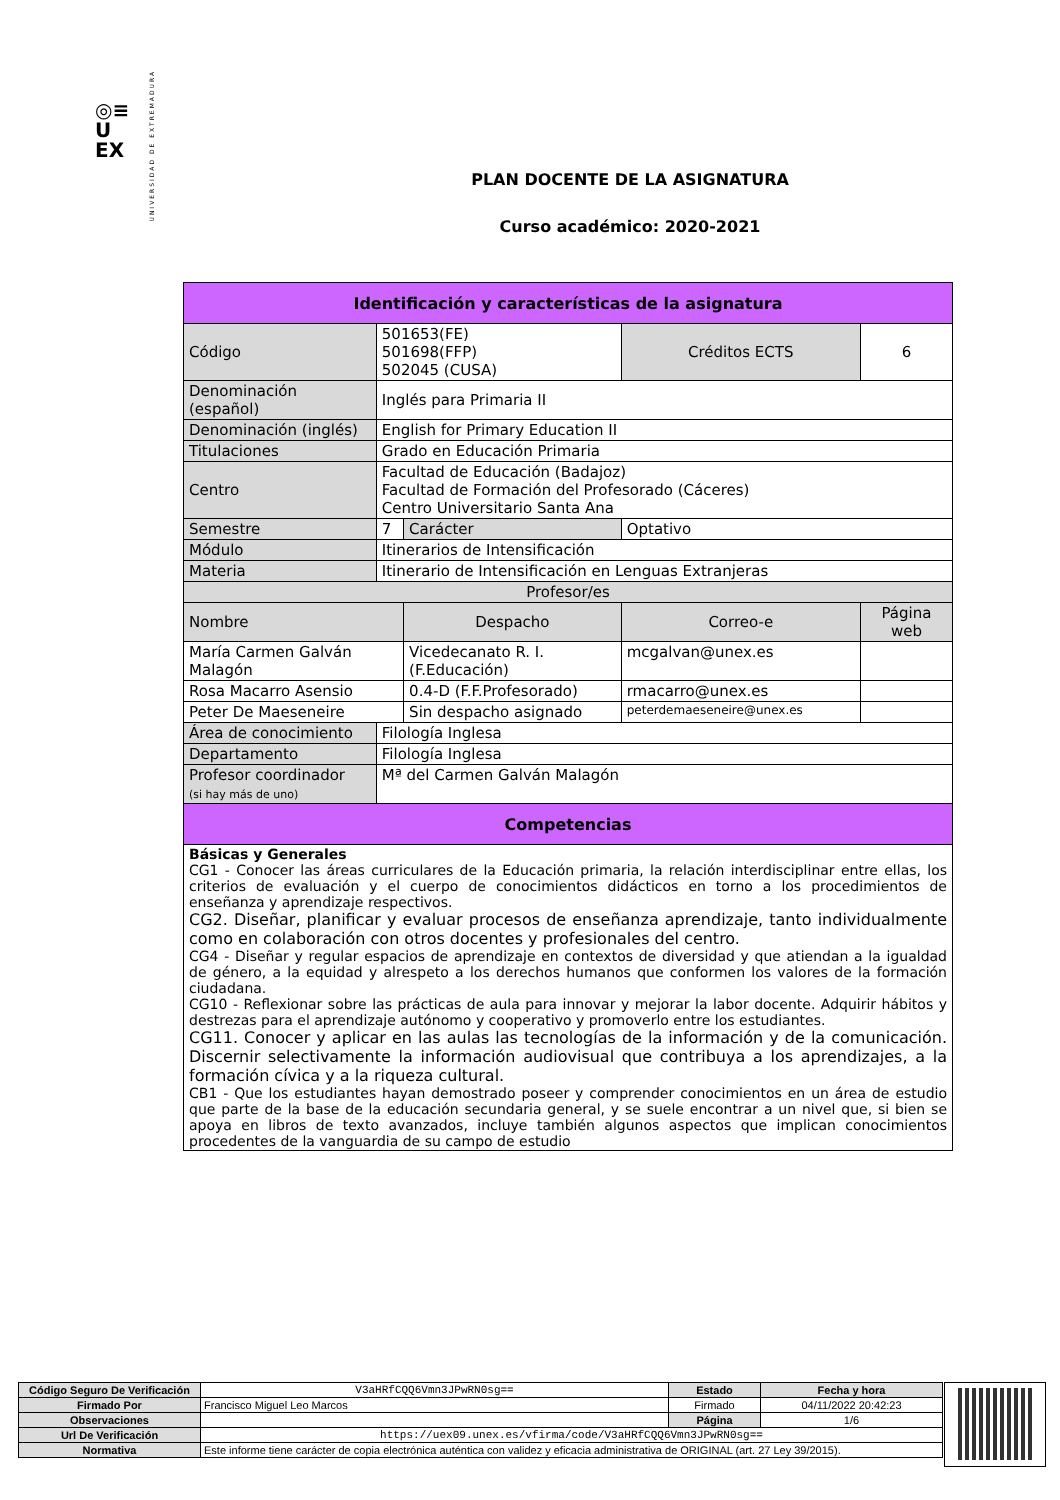◎≡
U
EX
UNIVERSIDAD DE EXTREMADURA
PLAN DOCENTE DE LA ASIGNATURA
Curso académico: 2020-2021
| Identificación y características de la asignatura | | | | |
| --- | --- | --- | --- | --- |
| Código | 501653(FE) 501698(FFP) 502045 (CUSA) | | Créditos ECTS | 6 |
| Denominación (español) | Inglés para Primaria II | | | |
| Denominación (inglés) | English for Primary Education II | | | |
| Titulaciones | Grado en Educación Primaria | | | |
| Centro | Facultad de Educación (Badajoz) Facultad de Formación del Profesorado (Cáceres) Centro Universitario Santa Ana | | | |
| Semestre | 7 | Carácter | Optativo | |
| Módulo | Itinerarios de Intensificación | | | |
| Materia | Itinerario de Intensificación en Lenguas Extranjeras | | | |
| Profesor/es | | | | |
| Nombre | | Despacho | Correo-e | Página web |
| María Carmen Galván Malagón | | Vicedecanato R. I. (F.Educación) | mcgalvan@unex.es | |
| Rosa Macarro Asensio | | 0.4-D (F.F.Profesorado) | rmacarro@unex.es | |
| Peter De Maeseneire | | Sin despacho asignado | peterdemaeseneire@unex.es | |
| Área de conocimiento | Filología Inglesa | | | |
| Departamento | Filología Inglesa | | | |
| Profesor coordinador (si hay más de uno) | Mª del Carmen Galván Malagón | | | |
| Competencias | | | | |
| Básicas y Generales CG1 - Conocer las áreas curriculares de la Educación primaria, la relación interdisciplinar entre ellas, los criterios de evaluación y el cuerpo de conocimientos didácticos en torno a los procedimientos de enseñanza y aprendizaje respectivos. CG2. Diseñar, planificar y evaluar procesos de enseñanza aprendizaje, tanto individualmente como en colaboración con otros docentes y profesionales del centro. CG4 - Diseñar y regular espacios de aprendizaje en contextos de diversidad y que atiendan a la igualdad de género, a la equidad y alrespeto a los derechos humanos que conformen los valores de la formación ciudadana. CG10 - Reflexionar sobre las prácticas de aula para innovar y mejorar la labor docente. Adquirir hábitos y destrezas para el aprendizaje autónomo y cooperativo y promoverlo entre los estudiantes. CG11. Conocer y aplicar en las aulas las tecnologías de la información y de la comunicación. Discernir selectivamente la información audiovisual que contribuya a los aprendizajes, a la formación cívica y a la riqueza cultural. CB1 - Que los estudiantes hayan demostrado poseer y comprender conocimientos en un área de estudio que parte de la base de la educación secundaria general, y se suele encontrar a un nivel que, si bien se apoya en libros de texto avanzados, incluye también algunos aspectos que implican conocimientos procedentes de la vanguardia de su campo de estudio | | | | |
| Código Seguro De Verificación | V3aHRfCQQ6Vmn3JPwRN0sg== | Estado | Fecha y hora |
| Firmado Por | Francisco Miguel Leo Marcos | Firmado | 04/11/2022 20:42:23 |
| Observaciones | | Página | 1/6 |
| Url De Verificación | https://uex09.unex.es/vfirma/code/V3aHRfCQQ6Vmn3JPwRN0sg== | | |
| Normativa | Este informe tiene carácter de copia electrónica auténtica con validez y eficacia administrativa de ORIGINAL (art. 27 Ley 39/2015). | | |